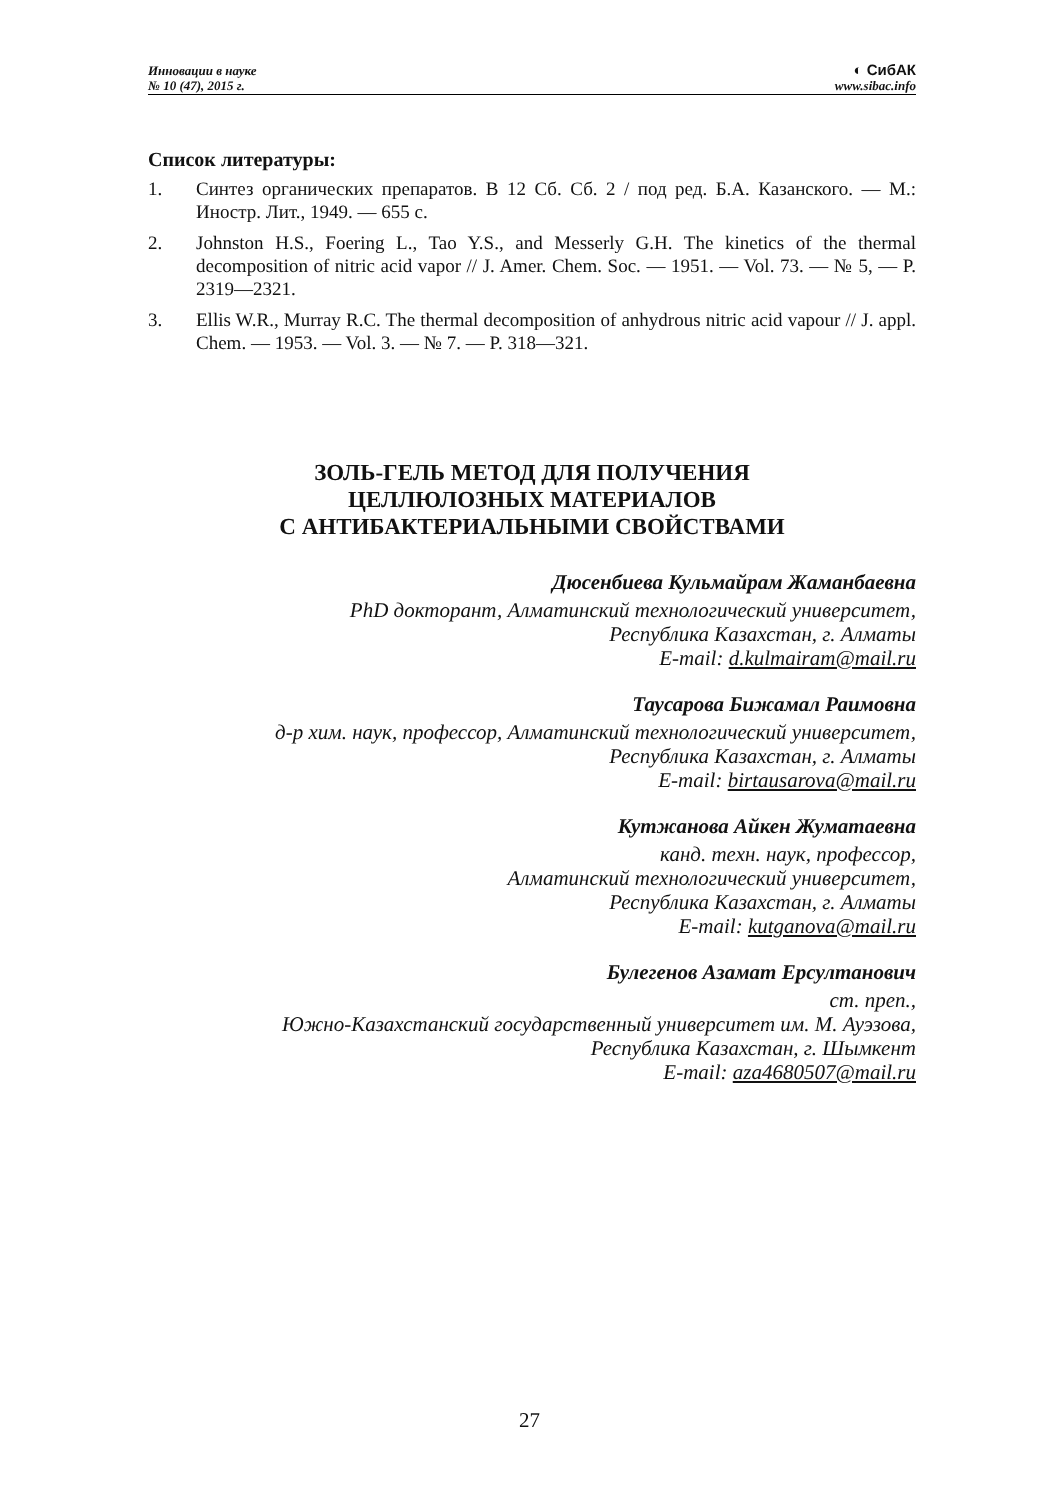Инновации в науке
№ 10 (47), 2015 г.
◐ СибАК
www.sibac.info
Список литературы:
1. Синтез органических препаратов. В 12 Сб. Сб. 2 / под ред. Б.А. Казанского. — М.: Иностр. Лит., 1949. — 655 с.
2. Johnston H.S., Foering L., Tao Y.S., and Messerly G.H. The kinetics of the thermal decomposition of nitric acid vapor // J. Amer. Chem. Soc. — 1951. — Vol. 73. — № 5, — P. 2319—2321.
3. Ellis W.R., Murray R.C. The thermal decomposition of anhydrous nitric acid vapour // J. appl. Chem. — 1953. — Vol. 3. — № 7. — P. 318—321.
ЗОЛЬ-ГЕЛЬ МЕТОД ДЛЯ ПОЛУЧЕНИЯ
ЦЕЛЛЮЛОЗНЫХ МАТЕРИАЛОВ
С АНТИБАКТЕРИАЛЬНЫМИ СВОЙСТВАМИ
Дюсенбиева Кульмайрам Жаманбаевна
PhD докторант, Алматинский технологический университет,
Республика Казахстан, г. Алматы
E-mail: d.kulmairam@mail.ru
Таусарова Бижамал Раимовна
д-р хим. наук, профессор, Алматинский технологический университет,
Республика Казахстан, г. Алматы
E-mail: birtausarova@mail.ru
Кутжанова Айкен Жуматаевна
канд. техн. наук, профессор,
Алматинский технологический университет,
Республика Казахстан, г. Алматы
E-mail: kutganova@mail.ru
Булегенов Азамат Ерсултанович
ст. преп.,
Южно-Казахстанский государственный университет им. М. Ауэзова,
Республика Казахстан, г. Шымкент
E-mail: aza4680507@mail.ru
27